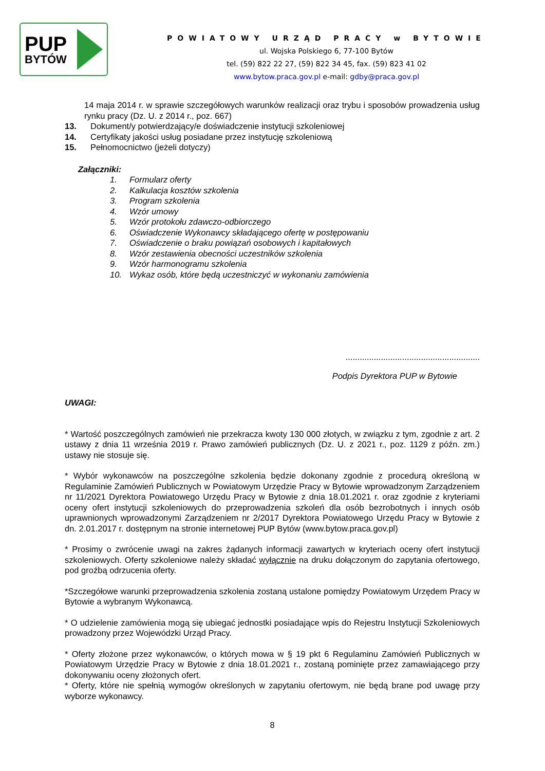PUP
BYTÓW
POWIATOWY URZĄD PRACY w BYTOWIE
ul. Wojska Polskiego 6, 77-100 Bytów
tel. (59) 822 22 27, (59) 822 34 45, fax. (59) 823 41 02
www.bytow.praca.gov.pl e-mail: gdby@praca.gov.pl
14 maja 2014 r. w sprawie szczegółowych warunków realizacji oraz trybu i sposobów prowadzenia usług rynku pracy (Dz. U. z 2014 r., poz. 667)
13. Dokument/y potwierdzający/e doświadczenie instytucji szkoleniowej
14. Certyfikaty jakości usług posiadane przez instytucję szkoleniową
15. Pełnomocnictwo (jeżeli dotyczy)
Załączniki:
1. Formularz oferty
2. Kalkulacja kosztów szkolenia
3. Program szkolenia
4. Wzór umowy
5. Wzór protokołu zdawczo-odbiorczego
6. Oświadczenie Wykonawcy składającego ofertę w postępowaniu
7. Oświadczenie o braku powiązań osobowych i kapitałowych
8. Wzór zestawienia obecności uczestników szkolenia
9. Wzór harmonogramu szkolenia
10. Wykaz osób, które będą uczestniczyć w wykonaniu zamówienia
.........................................................
Podpis Dyrektora PUP w Bytowie
UWAGI:
* Wartość poszczególnych zamówień nie przekracza kwoty 130 000 złotych, w związku z tym, zgodnie z art. 2 ustawy z dnia 11 września 2019 r. Prawo zamówień publicznych (Dz. U. z 2021 r., poz. 1129 z późn. zm.) ustawy nie stosuje się.
* Wybór wykonawców na poszczególne szkolenia będzie dokonany zgodnie z procedurą określoną w Regulaminie Zamówień Publicznych w Powiatowym Urzędzie Pracy w Bytowie wprowadzonym Zarządzeniem nr 11/2021 Dyrektora Powiatowego Urzędu Pracy w Bytowie z dnia 18.01.2021 r. oraz zgodnie z kryteriami oceny ofert instytucji szkoleniowych do przeprowadzenia szkoleń dla osób bezrobotnych i innych osób uprawnionych wprowadzonymi Zarządzeniem nr 2/2017 Dyrektora Powiatowego Urzędu Pracy w Bytowie z dn. 2.01.2017 r. dostępnym na stronie internetowej PUP Bytów (www.bytow.praca.gov.pl)
* Prosimy o zwrócenie uwagi na zakres żądanych informacji zawartych w kryteriach oceny ofert instytucji szkoleniowych. Oferty szkoleniowe należy składać wyłącznie na druku dołączonym do zapytania ofertowego, pod groźbą odrzucenia oferty.
*Szczegółowe warunki przeprowadzenia szkolenia zostaną ustalone pomiędzy Powiatowym Urzędem Pracy w Bytowie a wybranym Wykonawcą.
* O udzielenie zamówienia mogą się ubiegać jednostki posiadające wpis do Rejestru Instytucji Szkoleniowych prowadzony przez Wojewódzki Urząd Pracy.
* Oferty złożone przez wykonawców, o których mowa w § 19 pkt 6 Regulaminu Zamówień Publicznych w Powiatowym Urzędzie Pracy w Bytowie z dnia 18.01.2021 r., zostaną pominięte przez zamawiającego przy dokonywaniu oceny złożonych ofert.
* Oferty, które nie spełnią wymogów określonych w zapytaniu ofertowym, nie będą brane pod uwagę przy wyborze wykonawcy.
8